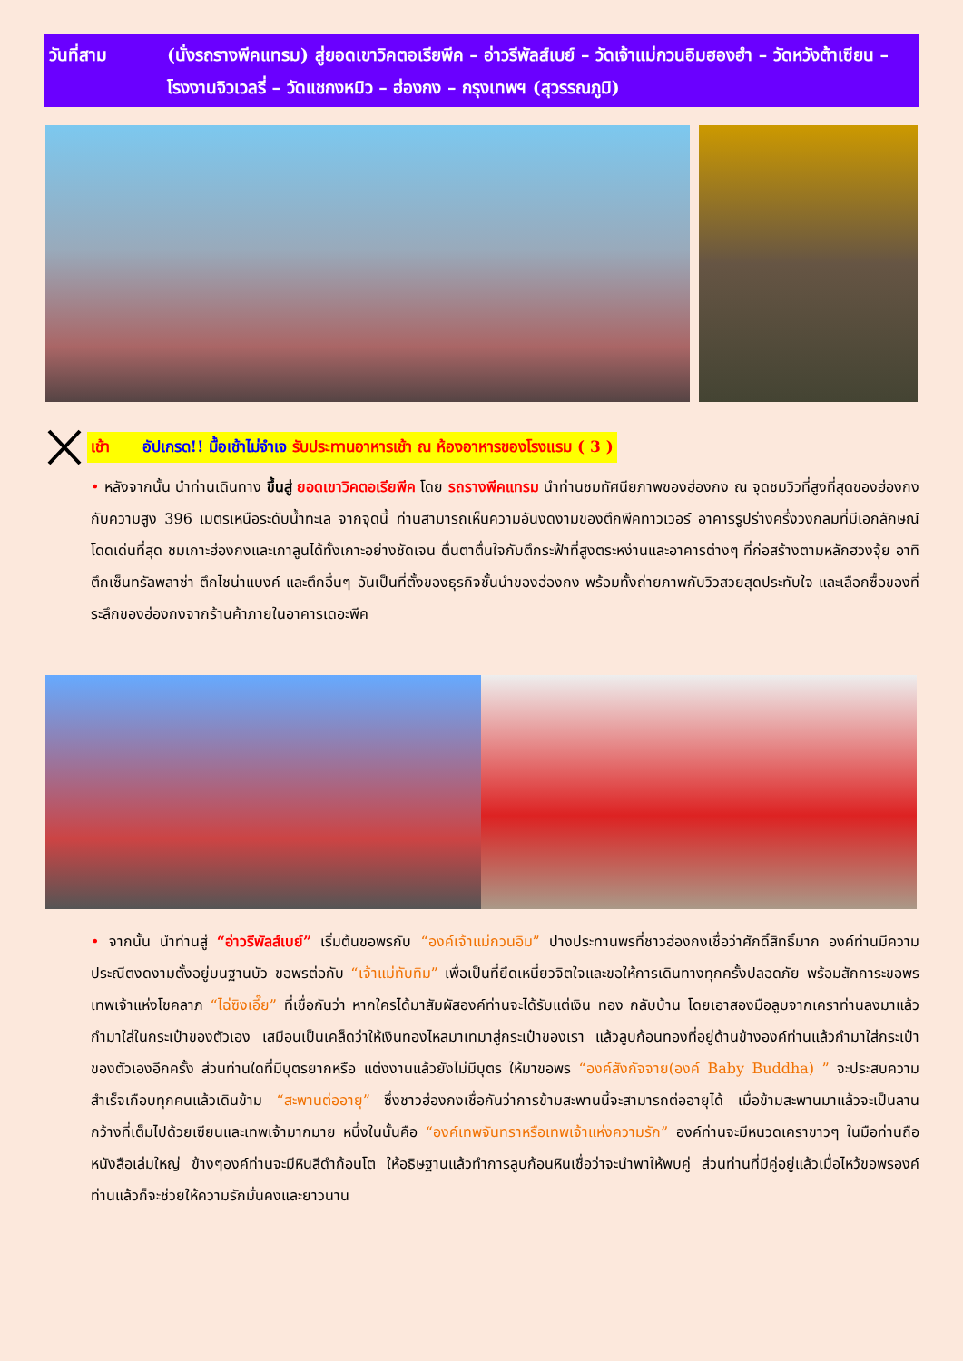วันที่สาม (นั่งรถรางพีคแทรม) สู่ยอดเขาวิคตอเรียพีค – อ่าวรีพัลส์เบย์ – วัดเจ้าแม่กวนอิมฮองฮำ – วัดหวังต้าเซียน – โรงงานจิวเวลรี่ – วัดแชกงหมิว – ฮ่องกง – กรุงเทพฯ (สุวรรณภูมิ)
เช้า อัปเกรด!! มื้อเช้าไม่จำเจ รับประทานอาหารเช้า ณ ห้องอาหารของโรงแรม ( 3 )
• หลังจากนั้น นำท่านเดินทาง ขึ้นสู่ ยอดเขาวิคตอเรียพีค โดย รถรางพีคแทรม นำท่านชมทัศนียภาพของฮ่องกง ณ จุดชมวิวที่สูงที่สุดของฮ่องกงกับความสูง 396 เมตรเหนือระดับน้ำทะเล จากจุดนี้ ท่านสามารถเห็นความอันงดงามของตึกพีคทาวเวอร์ อาคารรูปร่างครึ่งวงกลมที่มีเอกลักษณ์โดดเด่นที่สุด ชมเกาะฮ่องกงและเกาลูนได้ทั้งเกาะอย่างชัดเจน ตื่นตาตื่นใจกับตึกระฟ้าที่สูงตระหง่านและอาคารต่างๆ ที่ก่อสร้างตามหลักฮวงจุ้ย อาทิ ตึกเซ็นทรัลพลาซ่า ตึกไชน่าแบงค์ และตึกอื่นๆ อันเป็นที่ตั้งของธุรกิจชั้นนำของฮ่องกง พร้อมทั้งถ่ายภาพกับวิวสวยสุดประทับใจ และเลือกซื้อของที่ระลึกของฮ่องกงจากร้านค้าภายในอาคารเดอะพีค
• จากนั้น นำท่านสู่ “อ่าวรีพัลส์เบย์” เริ่มต้นขอพรกับ “องค์เจ้าแม่กวนอิม” ปางประทานพรที่ชาวฮ่องกงเชื่อว่าศักดิ์สิทธิ์มาก องค์ท่านมีความประณีตงดงามตั้งอยู่บนฐานบัว ขอพรต่อกับ “เจ้าแม่ทับทิม” เพื่อเป็นที่ยึดเหนี่ยวจิตใจและขอให้การเดินทางทุกครั้งปลอดภัย พร้อมสักการะขอพรเทพเจ้าแห่งโชคลาภ “ไฉ่ซิงเอี๊ย” ที่เชื่อกันว่า หากใครได้มาสัมผัสองค์ท่านจะได้รับแต่เงิน ทอง กลับบ้าน โดยเอาสองมือลูบจากเคราท่านลงมาแล้วกำมาใส่ในกระเป๋าของตัวเอง เสมือนเป็นเคล็ดว่าให้เงินทองไหลมาเทมาสู่กระเป๋าของเรา แล้วลูบก้อนทองที่อยู่ด้านข้างองค์ท่านแล้วกำมาใส่กระเป๋าของตัวเองอีกครั้ง ส่วนท่านใดที่มีบุตรยากหรือ แต่งงานแล้วยังไม่มีบุตร ให้มาขอพร “องค์สังกัจจาย(องค์ Baby Buddha) ” จะประสบความสำเร็จเกือบทุกคนแล้วเดินข้าม “สะพานต่ออายุ” ซึ่งชาวฮ่องกงเชื่อกันว่าการข้ามสะพานนี้จะสามารถต่ออายุได้ เมื่อข้ามสะพานมาแล้วจะเป็นลานกว้างที่เต็มไปด้วยเซียนและเทพเจ้ามากมาย หนึ่งในนั้นคือ “องค์เทพจันทราหรือเทพเจ้าแห่งความรัก” องค์ท่านจะมีหนวดเคราขาวๆ ในมือท่านถือหนังสือเล่มใหญ่ ข้างๆองค์ท่านจะมีหินสีดำก้อนโต ให้อธิษฐานแล้วทำการลูบก้อนหินเชื่อว่าจะนำพาให้พบคู่ ส่วนท่านที่มีคู่อยู่แล้วเมื่อไหว้ขอพรองค์ท่านแล้วก็จะช่วยให้ความรักมั่นคงและยาวนาน